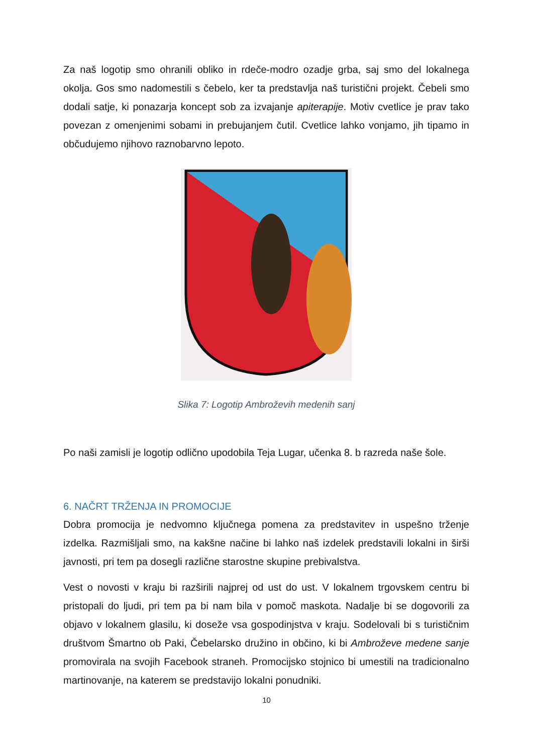Za naš logotip smo ohranili obliko in rdeče-modro ozadje grba, saj smo del lokalnega okolja. Gos smo nadomestili s čebelo, ker ta predstavlja naš turistični projekt. Čebeli smo dodali satje, ki ponazarja koncept sob za izvajanje apiterapije. Motiv cvetlice je prav tako povezan z omenjenimi sobami in prebujanjem čutil. Cvetlice lahko vonjamo, jih tipamo in občudujemo njihovo raznobarvno lepoto.
Slika 7: Logotip Ambroževih medenih sanj
Po naši zamisli je logotip odlično upodobila Teja Lugar, učenka 8. b razreda naše šole.
6. NAČRT TRŽENJA IN PROMOCIJE
Dobra promocija je nedvomno ključnega pomena za predstavitev in uspešno trženje izdelka. Razmišljali smo, na kakšne načine bi lahko naš izdelek predstavili lokalni in širši javnosti, pri tem pa dosegli različne starostne skupine prebivalstva.
Vest o novosti v kraju bi razširili najprej od ust do ust. V lokalnem trgovskem centru bi pristopali do ljudi, pri tem pa bi nam bila v pomoč maskota. Nadalje bi se dogovorili za objavo v lokalnem glasilu, ki doseže vsa gospodinjstva v kraju. Sodelovali bi s turističnim društvom Šmartno ob Paki, Čebelarsko družino in občino, ki bi Ambroževe medene sanje promovirala na svojih Facebook straneh. Promocijsko stojnico bi umestili na tradicionalno martinovanje, na katerem se predstavijo lokalni ponudniki.
10